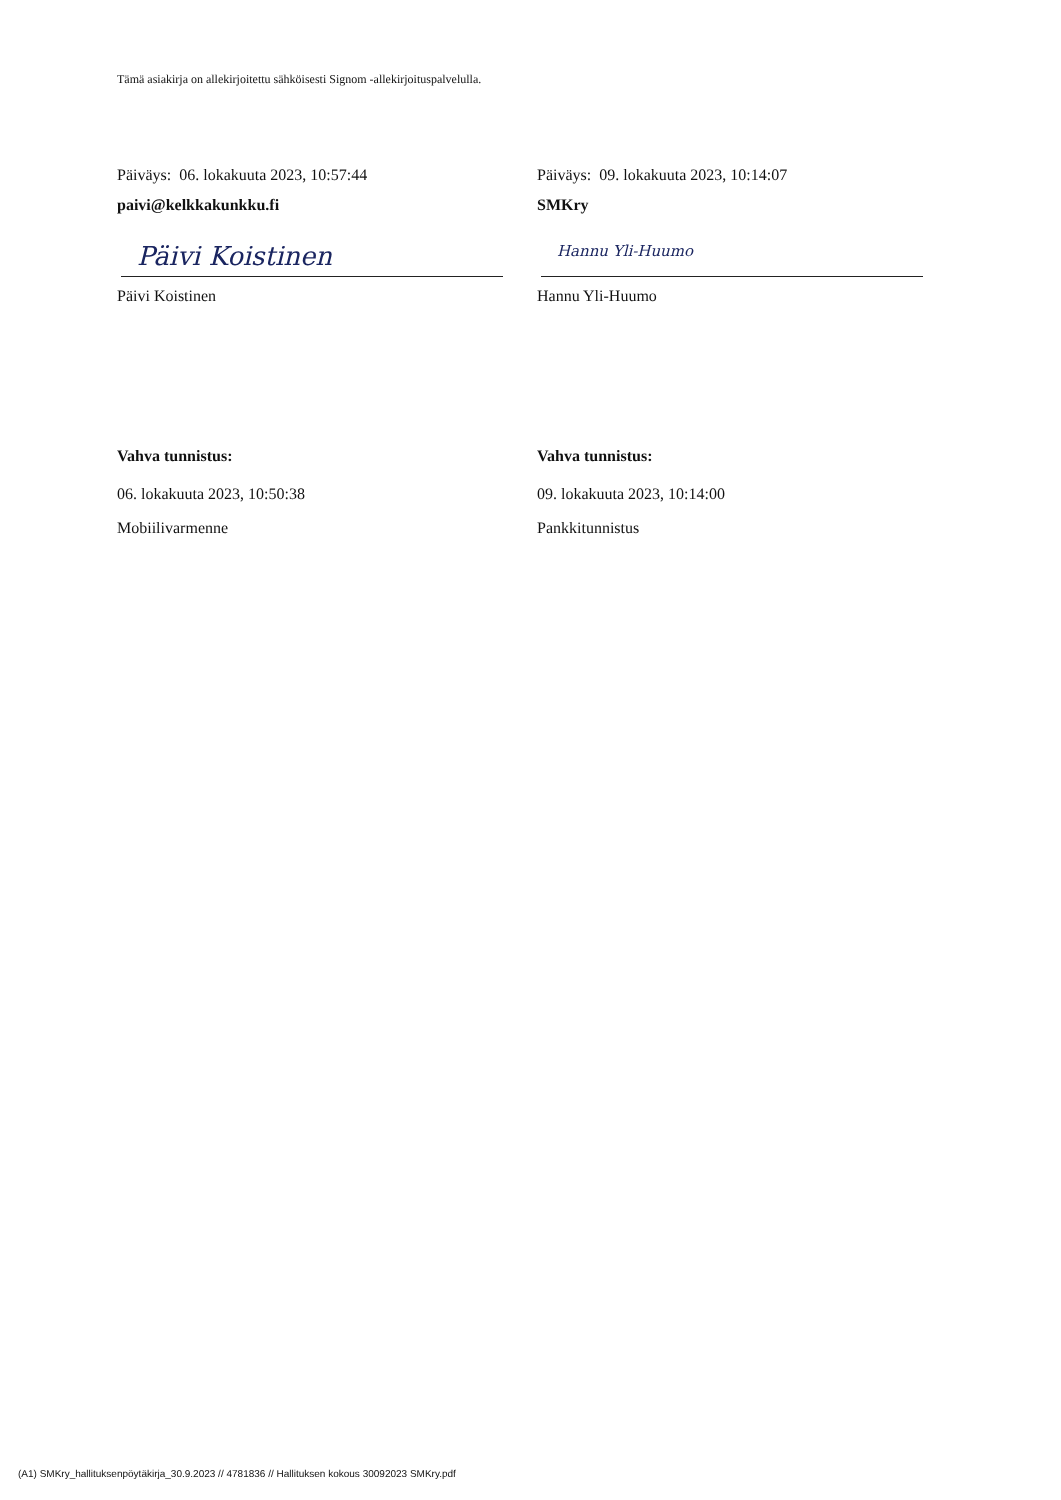Tämä asiakirja on allekirjoitettu sähköisesti Signom -allekirjoituspalvelulla.
Päiväys: 06. lokakuuta 2023, 10:57:44
paivi@kelkkakunkku.fi
Päivi Koistinen
Päivi Koistinen
Vahva tunnistus:
06. lokakuuta 2023, 10:50:38
Mobiilivarmenne
Päiväys: 09. lokakuuta 2023, 10:14:07
SMKry
Hannu Yli-Huumo
Hannu Yli-Huumo
Vahva tunnistus:
09. lokakuuta 2023, 10:14:00
Pankkitunnistus
(A1) SMKry_hallituksenpöytäkirja_30.9.2023 // 4781836 // Hallituksen kokous 30092023 SMKry.pdf